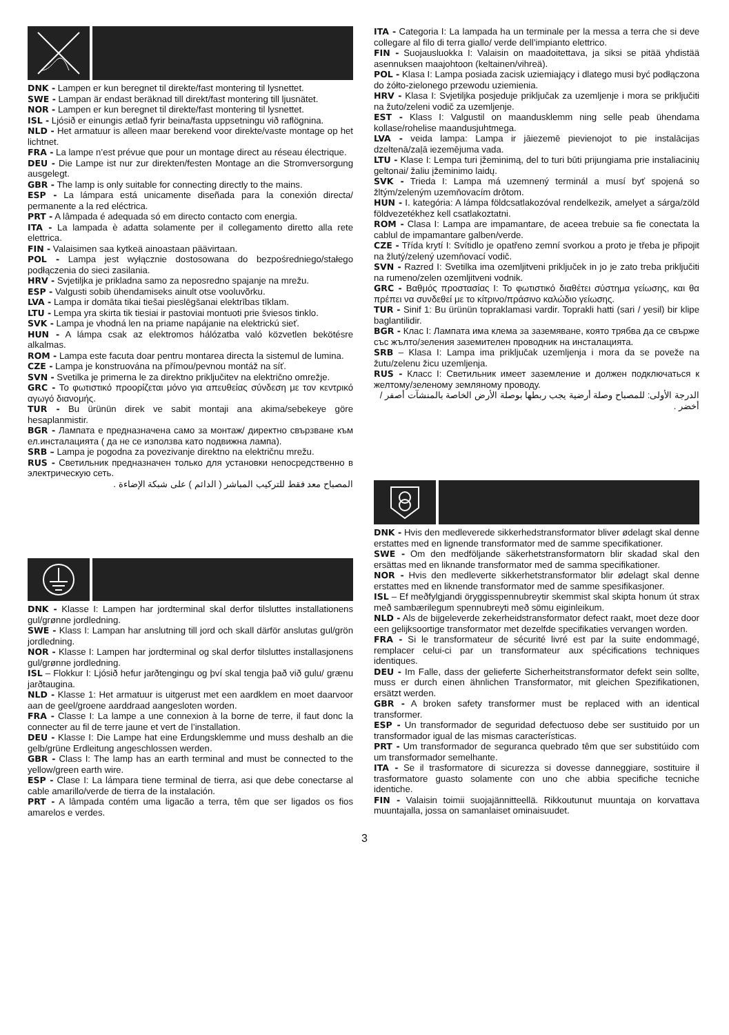DNK - Lampen er kun beregnet til direkte/fast montering til lysnettet.
SWE - Lampan är endast beräknad till direkt/fast montering till ljusnätet.
NOR - Lampen er kun beregnet til direkte/fast montering til lysnettet.
ISL - Ljósið er einungis ætlað fyrir beina/fasta uppsetningu við raflögnina.
NLD - Het armatuur is alleen maar berekend voor direkte/vaste montage op het lichtnet.
FRA - La lampe n’est prévue que pour un montage direct au réseau électrique.
DEU - Die Lampe ist nur zur direkten/festen Montage an die Stromversorgung ausgelegt.
GBR - The lamp is only suitable for connecting directly to the mains.
ESP - La lámpara está unicamente diseñada para la conexión directa/ permanente a la red eléctrica.
PRT - A lâmpada é adequada só em directo contacto com energia.
ITA - La lampada è adatta solamente per il collegamento diretto alla rete elettrica.
FIN - Valaisimen saa kytkeä ainoastaan päävirtaan.
POL - Lampa jest wyłącznie dostosowana do bezpośredniego/stałego podłączenia do sieci zasilania.
HRV - Svjetiljka je prikladna samo za neposredno spajanje na mrežu.
ESP - Valgusti sobib ühendamiseks ainult otse vooluvõrku.
LVA - Lampa ir domāta tikai tiešai pieslēgšanai elektrības tīklam.
LTU - Lempa yra skirta tik tiesiai ir pastoviai montuoti prie šviesos tinklo.
SVK - Lampa je vhodná len na priame napájanie na elektrickú sieť.
HUN - A lámpa csak az elektromos hálózatba való közvetlen bekötésre alkalmas.
ROM - Lampa este facuta doar pentru montarea directa la sistemul de lumina.
CZE - Lampa je konstruována na přímou/pevnou montáž na síť.
SVN - Svetilka je primerna le za direktno priključitev na električno omrežje.
GRC - Το φωτιστικό προορίζεται μόνο για απευθείας σύνδεση με τον κεντρικό αγωγό διανομής.
TUR - Bu ürünün direk ve sabit montaji ana akima/sebekeye göre hesaplanmistir.
BGR - Лампата е предназначена само за монтаж/ директно свързване към ел.инсталацията ( да не се използва като подвижна лампа).
SRB – Lampa je pogodna za povezivanje direktno na električnu mrežu.
RUS - Светильник предназначен только для установки непосредственно в электрическую сеть.
المصباح معد فقط للتركيب المباشر ( الدائم ) على شبكة الإضاءة .
DNK - Klasse I: Lampen har jordterminal skal derfor tilsluttes installationens gul/grønne jordledning.
SWE - Klass I: Lampan har anslutning till jord och skall därför anslutas gul/grön jordledning.
NOR - Klasse I: Lampen har jordterminal og skal derfor tilsluttes installasjonens gul/grønne jordledning.
ISL – Flokkur I: Ljósið hefur jarðtengingu og því skal tengja það við gulu/ grænu jarðtaugina.
NLD - Klasse 1: Het armatuur is uitgerust met een aardklem en moet daarvoor aan de geel/groene aarddraad aangesloten worden.
FRA - Classe I: La lampe a une connexion à la borne de terre, il faut donc la connecter au fil de terre jaune et vert de l’installation.
DEU - Klasse I: Die Lampe hat eine Erdungsklemme und muss deshalb an die gelb/grüne Erdleitung angeschlossen werden.
GBR - Class I: The lamp has an earth terminal and must be connected to the yellow/green earth wire.
ESP - Clase I: La lámpara tiene terminal de tierra, asi que debe conectarse al cable amarillo/verde de tierra de la instalación.
PRT - A lâmpada contém uma ligacão a terra, têm que ser ligados os fios amarelos e verdes.
ITA - Categoria I: La lampada ha un terminale per la messa a terra che si deve collegare al filo di terra giallo/ verde dell’impianto elettrico.
FIN - Suojausluokka I: Valaisin on maadoitettava, ja siksi se pitää yhdistää asennuksen maajohtoon (keltainen/vihreä).
POL - Klasa I: Lampa posiada zacisk uziemiający i dlatego musi być podłączona do żółto-zielonego przewodu uziemienia.
HRV - Klasa I: Svjetiljka posjeduje priključak za uzemljenje i mora se priključiti na žuto/zeleni vodič za uzemljenje.
EST - Klass I: Valgustil on maandusklemm ning selle peab ühendama kollase/rohelise maandusjuhtmega.
LVA - veida lampa: Lampa ir jāiezemē pievienojot to pie instalācijas dzeltenā/zaļā iezemējuma vada.
LTU - Klase I: Lempa turi įžeminimą, del to turi būti prijungiama prie instaliacinių geltonai/ žaliu įžeminimo laidų.
SVK - Trieda I: Lampa má uzemnený terminál a musí byť spojená so žltým/zeleným uzemňovacím drôtom.
HUN - I. kategória: A lámpa földcsatlakozóval rendelkezik, amelyet a sárga/zöld földvezetékhez kell csatlakoztatni.
ROM - Clasa I: Lampa are impamantare, de aceea trebuie sa fie conectata la cablul de impamantare galben/verde.
CZE - Třída krytí I: Svítidlo je opatřeno zemní svorkou a proto je třeba je připojit na žlutý/zelený uzemňovací vodič.
SVN - Razred I: Svetilka ima ozemljitveni priključek in jo je zato treba priključiti na rumeno/zelen ozemljitveni vodnik.
GRC - Βαθμός προστασίας I: Το φωτιστικό διαθέτει σύστημα γείωσης, και θα πρέπει να συνδεθεί με το κίτρινο/πράσινο καλώδιο γείωσης.
TUR - Sinif 1: Bu ürünün topraklamasi vardir. Toprakli hatti (sari / yesil) bir klipe baglantilidir.
BGR - Клас I: Лампата има клема за заземяване, която трябва да се свърже със жълто/зеления заземителен проводник на инсталацията.
SRB – Klasa I: Lampa ima priključak uzemljenja i mora da se poveže na žutu/zelenu žicu uzemljenja.
RUS - Класс I: Светильник имеет заземление и должен подключаться к желтому/зеленому земляному проводу.
الدرجة الأولى: للمصباح وصلة أرضية يجب ربطها بوصلة الأرض الخاصة بالمنشآت أصفر / أخضر .
DNK - Hvis den medleverede sikkerhedstransformator bliver ødelagt skal denne erstattes med en lignende transformator med de samme specifikationer.
SWE - Om den medföljande säkerhetstransformatorn blir skadad skal den ersättas med en liknande transformator med de samma specifikationer.
NOR - Hvis den medleverte sikkerhetstransformator blir ødelagt skal denne erstattes med en liknende transformator med de samme spesifikasjoner.
ISL – Ef meðfylgjandi öryggisspennubreytir skemmist skal skipta honum út strax með sambærilegum spennubreyti með sömu eiginleikum.
NLD - Als de bijgeleverde zekerheidstransformator defect raakt, moet deze door een gelijksoortige transformator met dezelfde specifikaties vervangen worden.
FRA - Si le transformateur de sécurité livré est par la suite endommagé, remplacer celui-ci par un transformateur aux spécifications techniques identiques.
DEU - Im Falle, dass der gelieferte Sicherheitstransformator defekt sein sollte, muss er durch einen ähnlichen Transformator, mit gleichen Spezifikationen, ersätzt werden.
GBR - A broken safety transformer must be replaced with an identical transformer.
ESP - Un transformador de seguridad defectuoso debe ser sustituido por un transformador igual de las mismas características.
PRT - Um transformador de seguranca quebrado têm que ser substitúido com um transformador semelhante.
ITA - Se il trasformatore di sicurezza si dovesse danneggiare, sostituire il trasformatore guasto solamente con uno che abbia specifiche tecniche identiche.
FIN - Valaisin toimii suojajännitteellä. Rikkoutunut muuntaja on korvattava muuntajalla, jossa on samanlaiset ominaisuudet.
3